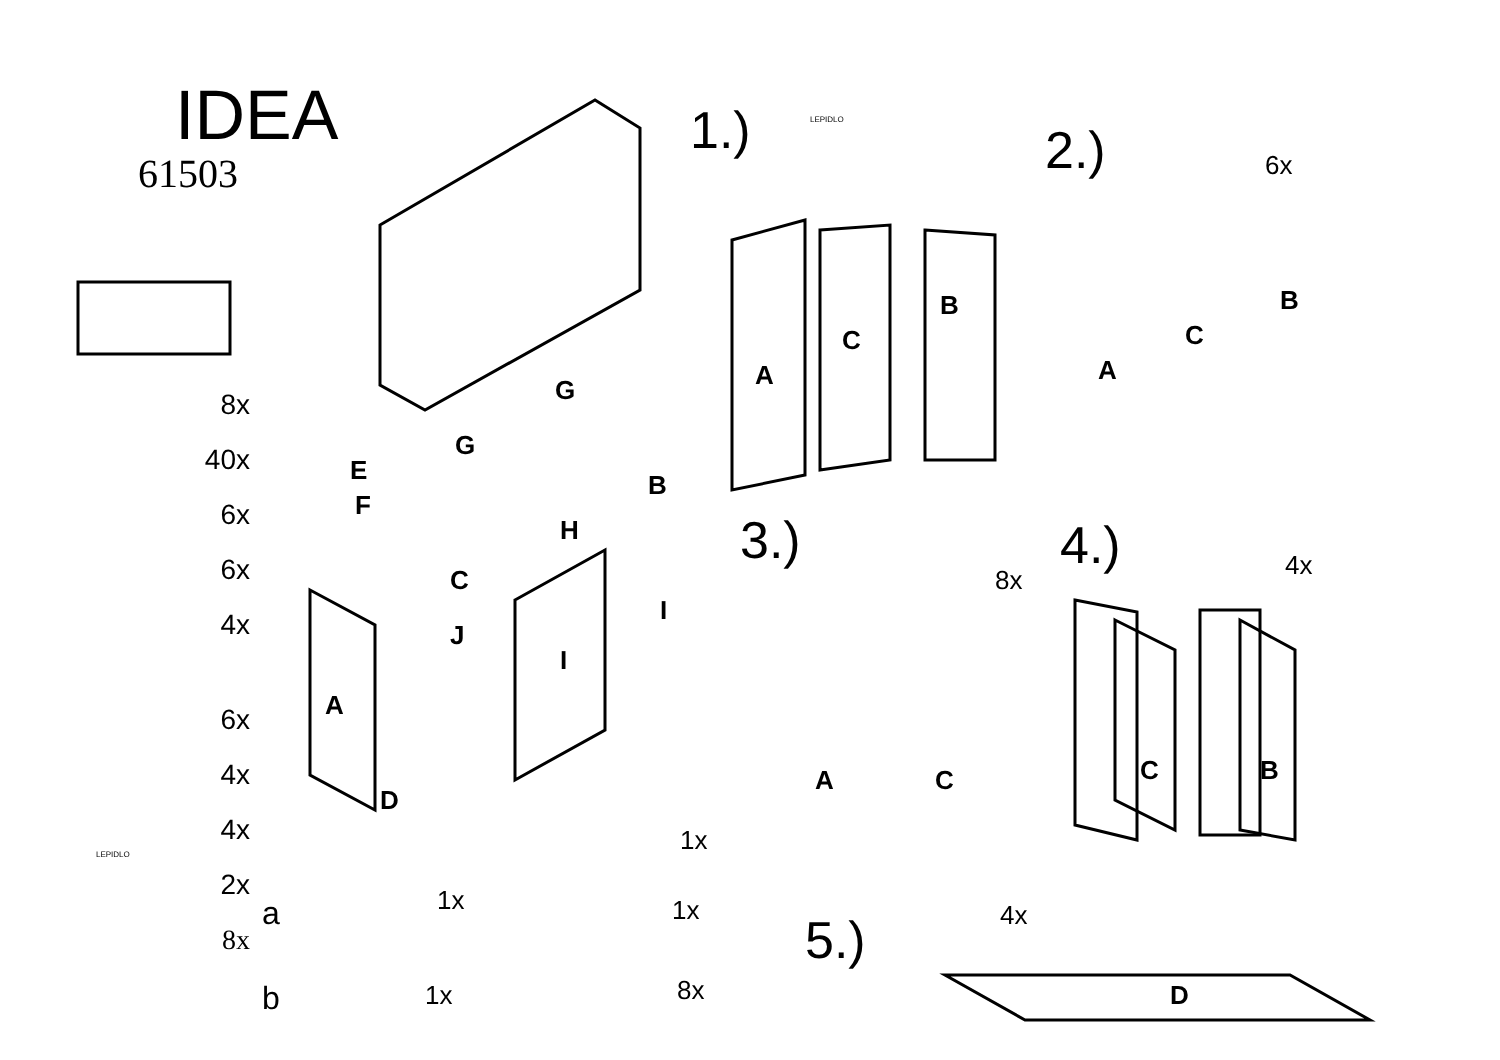IDEA
61503
8x
40x
6x
6x
4x
6x
4x
4x
2x
8x
1.) LEPIDLO
2.) 6x
3.)
8x
4.) 4x
5.) 4x a 1x 1x
1x
b 1x 8x
LEPIDLO
E
F
G
G
B
H
C
A
J
I
I
D
A
C
B
A
C
B
A C C B
D